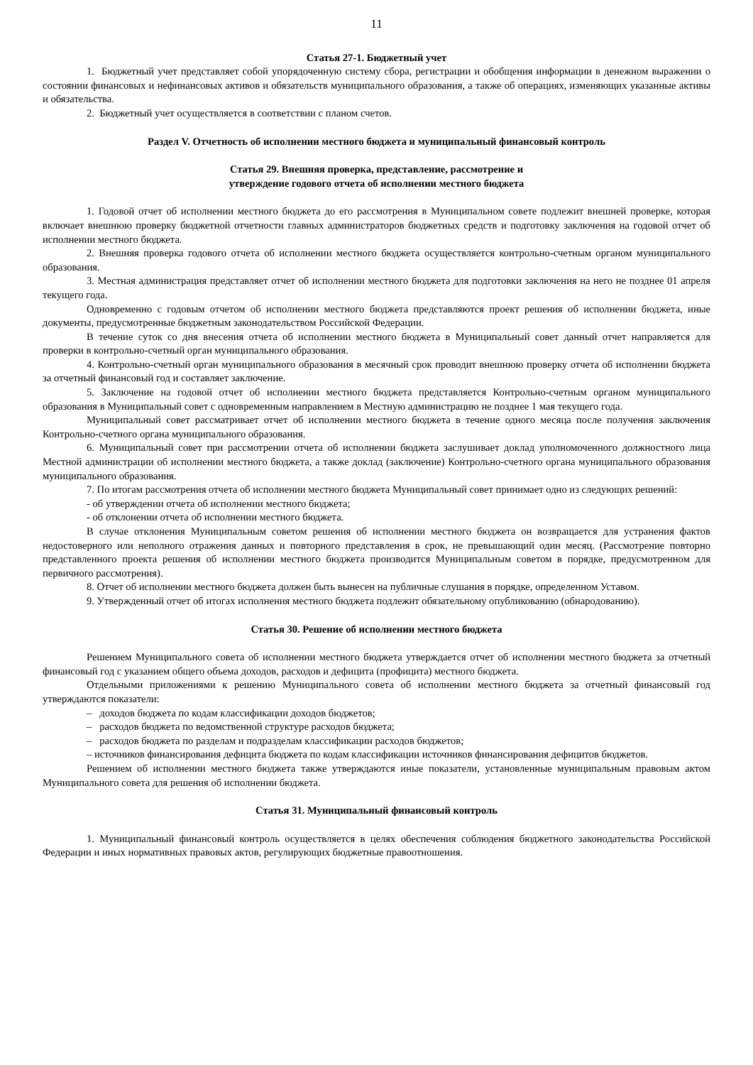11
Статья 27-1. Бюджетный учет
1. Бюджетный учет представляет собой упорядоченную систему сбора, регистрации и обобщения информации в денежном выражении о состоянии финансовых и нефинансовых активов и обязательств муниципального образования, а также об операциях, изменяющих указанные активы и обязательства.
2. Бюджетный учет осуществляется в соответствии с планом счетов.
Раздел V. Отчетность об исполнении местного бюджета и муниципальный финансовый контроль
Статья 29. Внешняя проверка, представление, рассмотрение и
утверждение годового отчета об исполнении местного бюджета
1. Годовой отчет об исполнении местного бюджета до его рассмотрения в Муниципальном совете подлежит внешней проверке, которая включает внешнюю проверку бюджетной отчетности главных администраторов бюджетных средств и подготовку заключения на годовой отчет об исполнении местного бюджета.
2. Внешняя проверка годового отчета об исполнении местного бюджета осуществляется контрольно-счетным органом муниципального образования.
3. Местная администрация представляет отчет об исполнении местного бюджета для подготовки заключения на него не позднее 01 апреля текущего года.
Одновременно с годовым отчетом об исполнении местного бюджета представляются проект решения об исполнении бюджета, иные документы, предусмотренные бюджетным законодательством Российской Федерации.
В течение суток со дня внесения отчета об исполнении местного бюджета в Муниципальный совет данный отчет направляется для проверки в контрольно-счетный орган муниципального образования.
4. Контрольно-счетный орган муниципального образования в месячный срок проводит внешнюю проверку отчета об исполнении бюджета за отчетный финансовый год и составляет заключение.
5. Заключение на годовой отчет об исполнении местного бюджета представляется Контрольно-счетным органом муниципального образования в Муниципальный совет с одновременным направлением в Местную администрацию не позднее 1 мая текущего года.
Муниципальный совет рассматривает отчет об исполнении местного бюджета в течение одного месяца после получения заключения Контрольно-счетного органа муниципального образования.
6. Муниципальный совет при рассмотрении отчета об исполнении бюджета заслушивает доклад уполномоченного должностного лица Местной администрации об исполнении местного бюджета, а также доклад (заключение) Контрольно-счетного органа муниципального образования муниципального образования.
7. По итогам рассмотрения отчета об исполнении местного бюджета Муниципальный совет принимает одно из следующих решений:
- об утверждении отчета об исполнении местного бюджета;
- об отклонении отчета об исполнении местного бюджета.
В случае отклонения Муниципальным советом решения об исполнении местного бюджета он возвращается для устранения фактов недостоверного или неполного отражения данных и повторного представления в срок, не превышающий один месяц. (Рассмотрение повторно представленного проекта решения об исполнении местного бюджета производится Муниципальным советом в порядке, предусмотренном для первичного рассмотрения).
8. Отчет об исполнении местного бюджета должен быть вынесен на публичные слушания в порядке, определенном Уставом.
9. Утвержденный отчет об итогах исполнения местного бюджета подлежит обязательному опубликованию (обнародованию).
Статья 30. Решение об исполнении местного бюджета
Решением Муниципального совета об исполнении местного бюджета утверждается отчет об исполнении местного бюджета за отчетный финансовый год с указанием общего объема доходов, расходов и дефицита (профицита) местного бюджета.
Отдельными приложениями к решению Муниципального совета об исполнении местного бюджета за отчетный финансовый год утверждаются показатели:
– доходов бюджета по кодам классификации доходов бюджетов;
– расходов бюджета по ведомственной структуре расходов бюджета;
– расходов бюджета по разделам и подразделам классификации расходов бюджетов;
– источников финансирования дефицита бюджета по кодам классификации источников финансирования дефицитов бюджетов.
Решением об исполнении местного бюджета также утверждаются иные показатели, установленные муниципальным правовым актом Муниципального совета для решения об исполнении бюджета.
Статья 31. Муниципальный финансовый контроль
1. Муниципальный финансовый контроль осуществляется в целях обеспечения соблюдения бюджетного законодательства Российской Федерации и иных нормативных правовых актов, регулирующих бюджетные правоотношения.